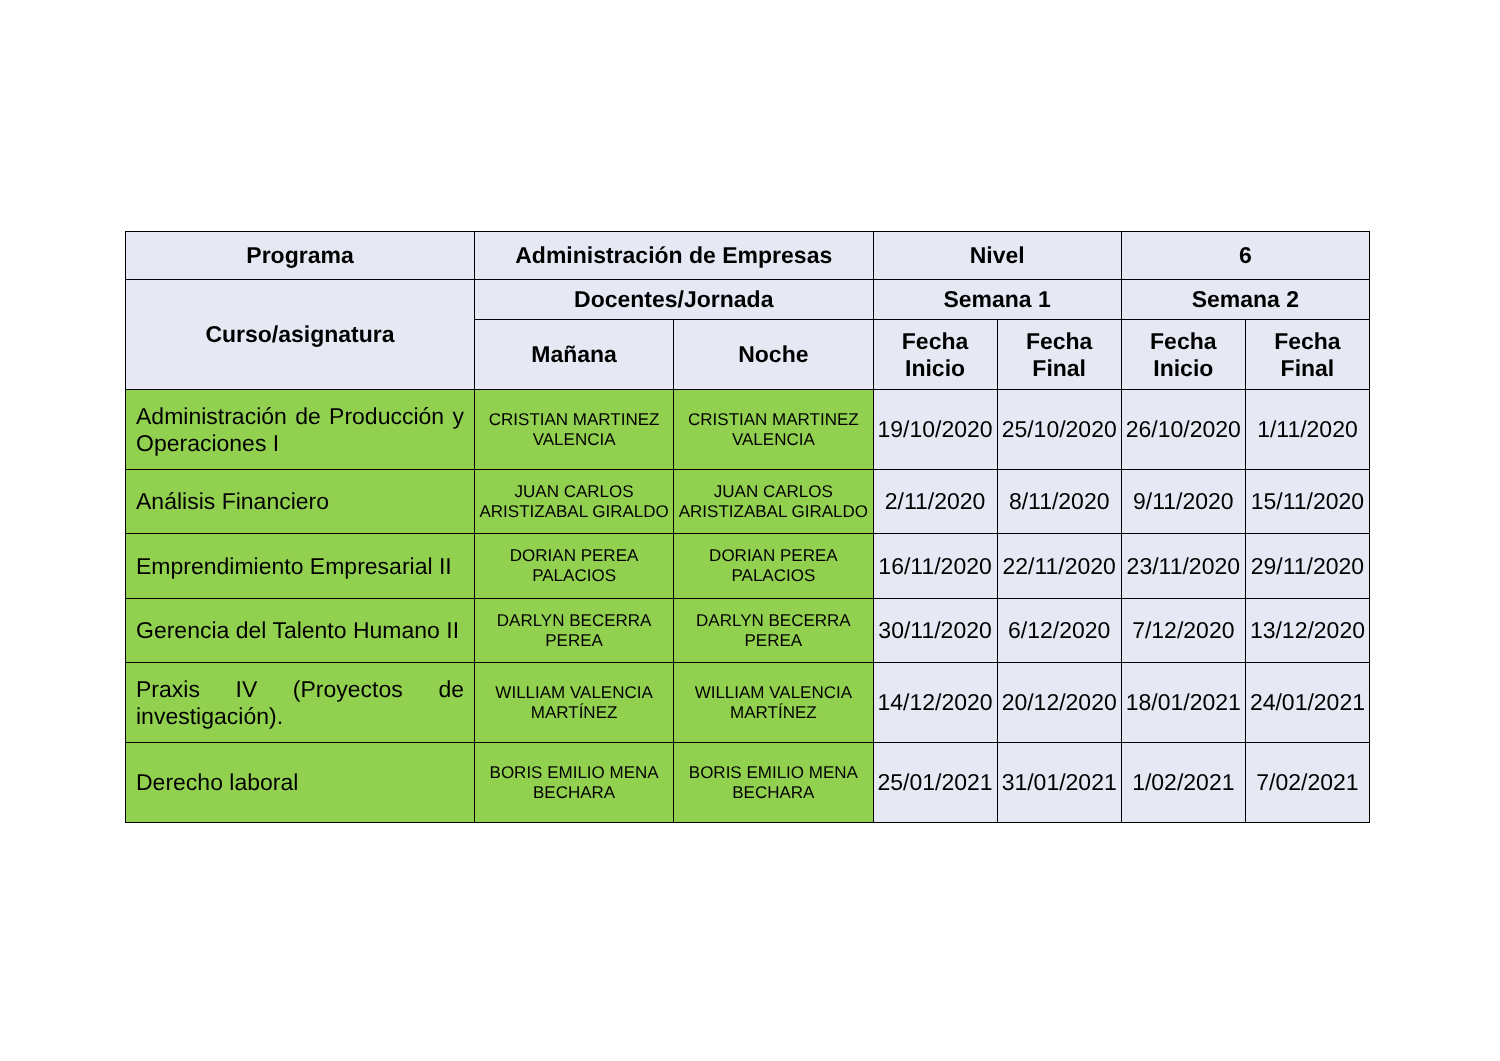| Programa | Administración de Empresas | | Nivel | | 6 | |
| --- | --- | --- | --- | --- | --- | --- |
| Curso/asignatura | Docentes/Jornada | | Semana 1 | | Semana 2 | |
| | Mañana | Noche | Fecha Inicio | Fecha Final | Fecha Inicio | Fecha Final |
| Administración de Producción y Operaciones I | CRISTIAN MARTINEZ VALENCIA | CRISTIAN MARTINEZ VALENCIA | 19/10/2020 | 25/10/2020 | 26/10/2020 | 1/11/2020 |
| Análisis Financiero | JUAN CARLOS ARISTIZABAL GIRALDO | JUAN CARLOS ARISTIZABAL GIRALDO | 2/11/2020 | 8/11/2020 | 9/11/2020 | 15/11/2020 |
| Emprendimiento Empresarial II | DORIAN PEREA PALACIOS | DORIAN PEREA PALACIOS | 16/11/2020 | 22/11/2020 | 23/11/2020 | 29/11/2020 |
| Gerencia del Talento Humano II | DARLYN BECERRA PEREA | DARLYN BECERRA PEREA | 30/11/2020 | 6/12/2020 | 7/12/2020 | 13/12/2020 |
| Praxis IV (Proyectos de investigación). | WILLIAM VALENCIA MARTÍNEZ | WILLIAM VALENCIA MARTÍNEZ | 14/12/2020 | 20/12/2020 | 18/01/2021 | 24/01/2021 |
| Derecho laboral | BORIS EMILIO MENA BECHARA | BORIS EMILIO MENA BECHARA | 25/01/2021 | 31/01/2021 | 1/02/2021 | 7/02/2021 |